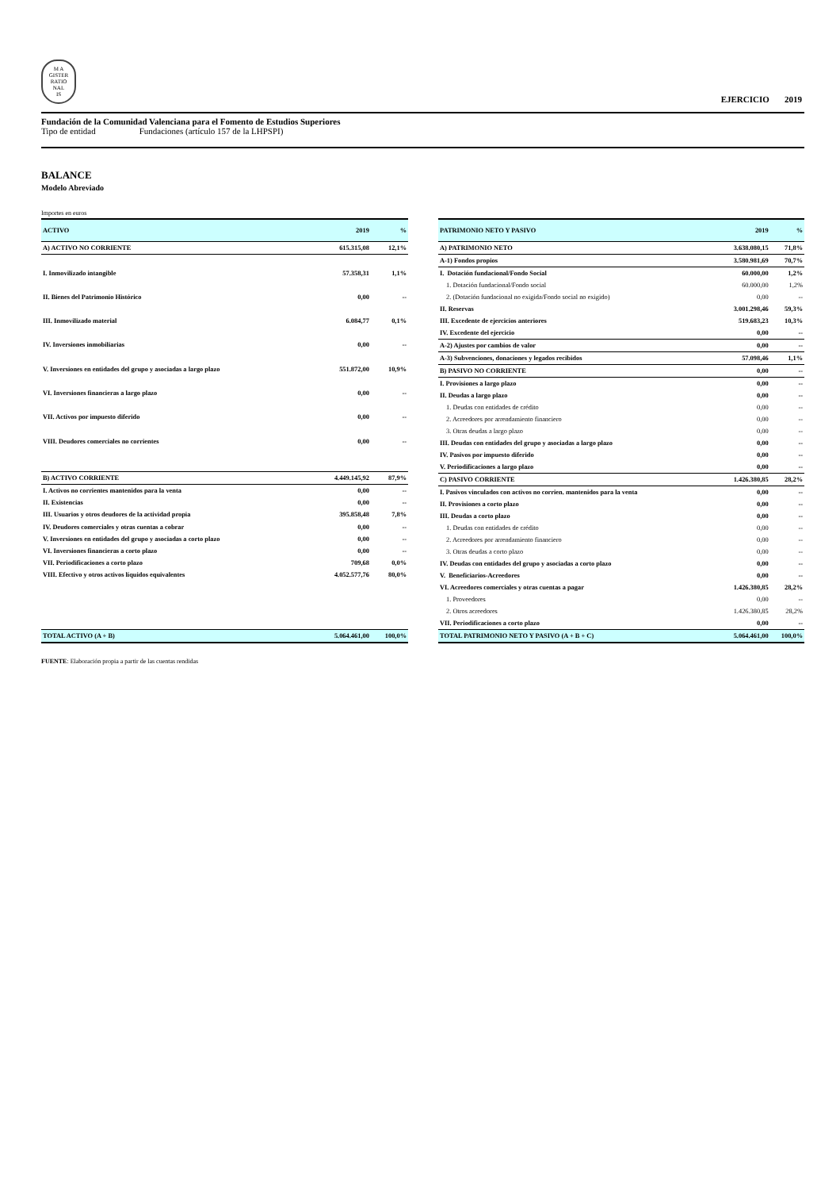M A
GISTER
RATIO
NAL
IS
EJERCICIO 2019
Fundación de la Comunidad Valenciana para el Fomento de Estudios Superiores
Tipo de entidad Fundaciones (artículo 157 de la LHPSPI)
BALANCE
Modelo Abreviado
Importes en euros
| ACTIVO | 2019 | % |
| --- | --- | --- |
| A) ACTIVO NO CORRIENTE | 615.315,08 | 12,1% |
| I. Inmovilizado intangible | 57.358,31 | 1,1% |
| II. Bienes del Patrimonio Histórico | 0,00 | -- |
| III. Inmovilizado material | 6.084,77 | 0,1% |
| IV. Inversiones inmobiliarias | 0,00 | -- |
| V. Inversiones en entidades del grupo y asociadas a largo plazo | 551.872,00 | 10,9% |
| VI. Inversiones financieras a largo plazo | 0,00 | -- |
| VII. Activos por impuesto diferido | 0,00 | -- |
| VIII. Deudores comerciales no corrientes | 0,00 | -- |
| B) ACTIVO CORRIENTE | 4.449.145,92 | 87,9% |
| I. Activos no corrientes mantenidos para la venta | 0,00 | -- |
| II. Existencias | 0,00 | -- |
| III. Usuarios y otros deudores de la actividad propia | 395.858,48 | 7,8% |
| IV. Deudores comerciales y otras cuentas a cobrar | 0,00 | -- |
| V. Inversiones en entidades del grupo y asociadas a corto plazo | 0,00 | -- |
| VI. Inversiones financieras a corto plazo | 0,00 | -- |
| VII. Periodificaciones a corto plazo | 709,68 | 0,0% |
| VIII. Efectivo y otros activos líquidos equivalentes | 4.052.577,76 | 80,0% |
| TOTAL ACTIVO (A + B) | 5.064.461,00 | 100,0% |
| PATRIMONIO NETO Y PASIVO | 2019 | % |
| --- | --- | --- |
| A) PATRIMONIO NETO | 3.638.080,15 | 71,8% |
| A-1) Fondos propios | 3.580.981,69 | 70,7% |
| I. Dotación fundacional/Fondo Social | 60.000,00 | 1,2% |
| 1. Dotación fundacional/Fondo social | 60.000,00 | 1,2% |
| 2. (Dotación fundacional no exigida/Fondo social no exigido) | 0,00 | -- |
| II. Reservas | 3.001.298,46 | 59,3% |
| III. Excedente de ejercicios anteriores | 519.683,23 | 10,3% |
| IV. Excedente del ejercicio | 0,00 | -- |
| A-2) Ajustes por cambios de valor | 0,00 | -- |
| A-3) Subvenciones, donaciones y legados recibidos | 57.098,46 | 1,1% |
| B) PASIVO NO CORRIENTE | 0,00 | -- |
| I. Provisiones a largo plazo | 0,00 | -- |
| II. Deudas a largo plazo | 0,00 | -- |
| 1. Deudas con entidades de crédito | 0,00 | -- |
| 2. Acreedores por arrendamiento financiero | 0,00 | -- |
| 3. Otras deudas a largo plazo | 0,00 | -- |
| III. Deudas con entidades del grupo y asociadas a largo plazo | 0,00 | -- |
| IV. Pasivos por impuesto diferido | 0,00 | -- |
| V. Periodificaciones a largo plazo | 0,00 | -- |
| C) PASIVO CORRIENTE | 1.426.380,85 | 28,2% |
| I. Pasivos vinculados con activos no corrien. mantenidos para la venta | 0,00 | -- |
| II. Provisiones a corto plazo | 0,00 | -- |
| III. Deudas a corto plazo | 0,00 | -- |
| 1. Deudas con entidades de crédito | 0,00 | -- |
| 2. Acreedores por arrendamiento financiero | 0,00 | -- |
| 3. Otras deudas a corto plazo | 0,00 | -- |
| IV. Deudas con entidades del grupo y asociadas a corto plazo | 0,00 | -- |
| V. Beneficiarios-Acreedores | 0,00 | -- |
| VI. Acreedores comerciales y otras cuentas a pagar | 1.426.380,85 | 28,2% |
| 1. Proveedores | 0,00 | -- |
| 2. Otros acreedores | 1.426.380,85 | 28,2% |
| VII. Periodificaciones a corto plazo | 0,00 | -- |
| TOTAL PATRIMONIO NETO Y PASIVO (A + B + C) | 5.064.461,00 | 100,0% |
FUENTE: Elaboración propia a partir de las cuentas rendidas